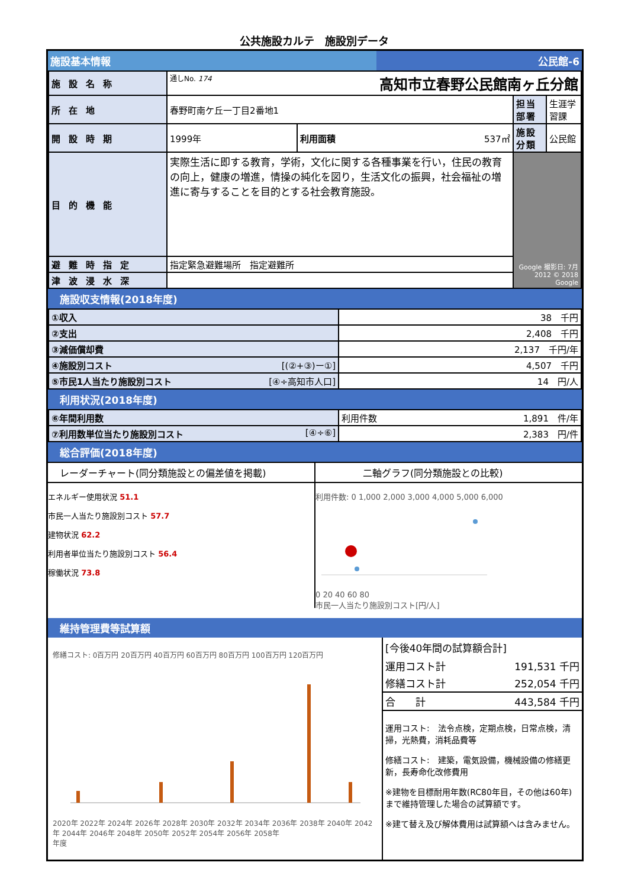公共施設カルテ　施設別データ
施設基本情報 公民館-6
| 施設名称 | 通しNo. 174 高知市立春野公民館南ヶ丘分館 | | | |
| 所在地 | 春野町南ケ丘一丁目2番地1 | | 担当部署 | 生涯学習課 |
| 開設時期 | 1999年 | 利用面積 537㎡ | 施設分類 | 公民館 |
| 目的機能 | 実際生活に即する教育，学術，文化に関する各種事業を行い，住民の教育の向上，健康の増進，情操の純化を図り，生活文化の振興，社会福祉の増進に寄与することを目的とする社会教育施設。 | | Google 撮影日: 7月 2012 © 2018 Google | |
| 避難時指定 | 指定緊急避難場所 指定避難所 | | | |
| 津波浸水深 | | | | |
施設収支情報(2018年度)
| ①収入 | 38 千円 |
| ②支出 | 2,408 千円 |
| ③減価償却費 | 2,137 千円/年 |
| ④施設別コスト [(②+③)ー①] | 4,507 千円 |
| ⑤市民1人当たり施設別コスト [④÷高知市人口] | 14 円/人 |
利用状況(2018年度)
| ⑥年間利用数 | 利用件数 1,891 件/年 |
| ⑦利用数単位当たり施設別コスト [④÷⑥] | 2,383 円/件 |
総合評価(2018年度)
レーダーチャート(同分類施設との偏差値を掲載)
エネルギー使用状況 51.1
市民一人当たり施設別コスト 57.7
建物状況 62.2
利用者単位当たり施設別コスト 56.4
稼働状況 73.8
二軸グラフ(同分類施設との比較)
利用件数: 0 1,000 2,000 3,000 4,000 5,000 6,000
0 20 40 60 80
市民一人当たり施設別コスト[円/人]
維持管理費等試算額
修繕コスト: 0百万円 20百万円 40百万円 60百万円 80百万円 100百万円 120百万円
2020年 2022年 2024年 2026年 2028年 2030年 2032年 2034年 2036年 2038年 2040年 2042年 2044年 2046年 2048年 2050年 2052年 2054年 2056年 2058年
年度
[今後40年間の試算額合計]
| 運用コスト計 | 191,531 千円 |
| 修繕コスト計 | 252,054 千円 |
| 合 計 | 443,584 千円 |
運用コスト:　法令点検，定期点検，日常点検，清掃，光熱費，消耗品費等
修繕コスト:　建築，電気設備，機械設備の修繕更新，長寿命化改修費用
※建物を目標耐用年数(RC80年目，その他は60年)まで維持管理した場合の試算額です。
※建て替え及び解体費用は試算額へは含みません。